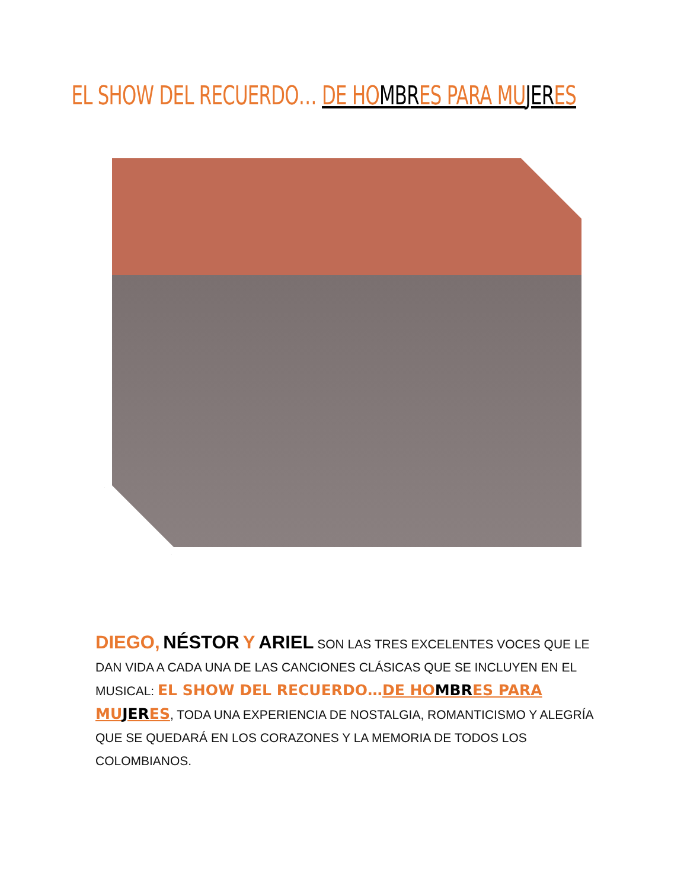EL SHOW DEL RECUERDO… DE HO MBR ES PARA MU JER ES
DIEGO, NÉSTOR Y ARIEL SON LAS TRES EXCELENTES VOCES QUE LE DAN VIDA A CADA UNA DE LAS CANCIONES CLÁSICAS QUE SE INCLUYEN EN EL MUSICAL: EL SHOW DEL RECUERDO…DE HOMBRES PARA MUJERES, TODA UNA EXPERIENCIA DE NOSTALGIA, ROMANTICISMO Y ALEGRÍA QUE SE QUEDARÁ EN LOS CORAZONES Y LA MEMORIA DE TODOS LOS COLOMBIANOS.